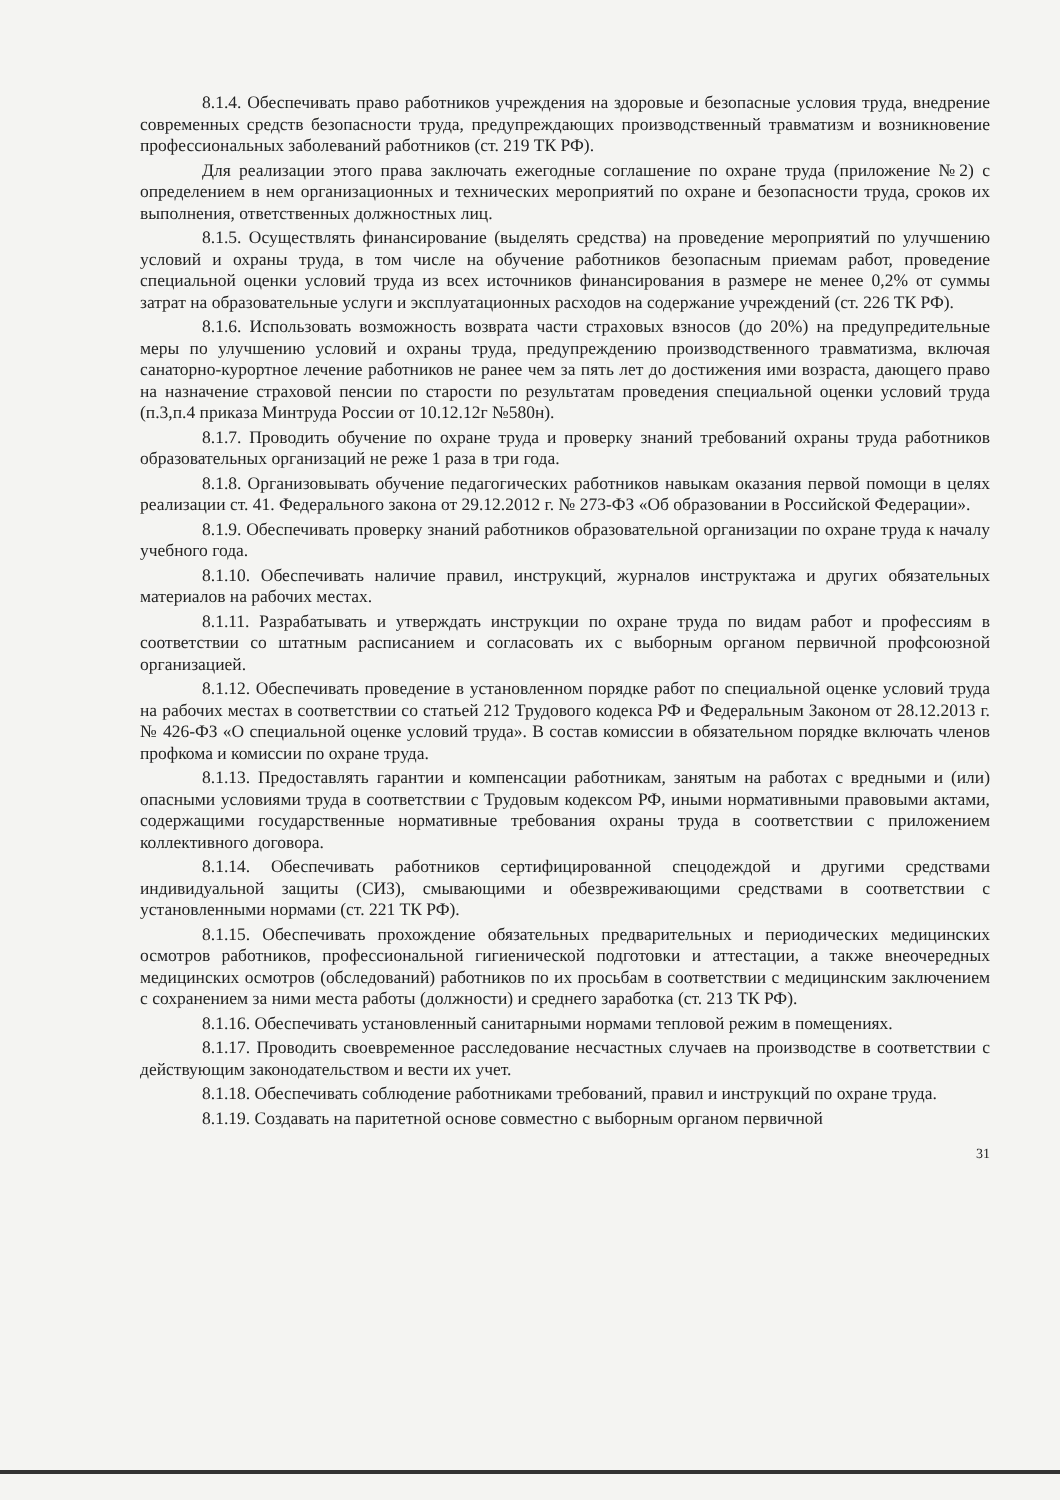8.1.4. Обеспечивать право работников учреждения на здоровые и безопасные условия труда, внедрение современных средств безопасности труда, предупреждающих производственный травматизм и возникновение профессиональных заболеваний работников (ст. 219 ТК РФ).
Для реализации этого права заключать ежегодные соглашение по охране труда (приложение №2) с определением в нем организационных и технических мероприятий по охране и безопасности труда, сроков их выполнения, ответственных должностных лиц.
8.1.5. Осуществлять финансирование (выделять средства) на проведение мероприятий по улучшению условий и охраны труда, в том числе на обучение работников безопасным приемам работ, проведение специальной оценки условий труда из всех источников финансирования в размере не менее 0,2% от суммы затрат на образовательные услуги и эксплуатационных расходов на содержание учреждений (ст. 226 ТК РФ).
8.1.6. Использовать возможность возврата части страховых взносов (до 20%) на предупредительные меры по улучшению условий и охраны труда, предупреждению производственного травматизма, включая санаторно-курортное лечение работников не ранее чем за пять лет до достижения ими возраста, дающего право на назначение страховой пенсии по старости по результатам проведения специальной оценки условий труда (п.3,п.4 приказа Минтруда России от 10.12.12г №580н).
8.1.7. Проводить обучение по охране труда и проверку знаний требований охраны труда работников образовательных организаций не реже 1 раза в три года.
8.1.8. Организовывать обучение педагогических работников навыкам оказания первой помощи в целях реализации ст. 41. Федерального закона от 29.12.2012 г. № 273-ФЗ «Об образовании в Российской Федерации».
8.1.9. Обеспечивать проверку знаний работников образовательной организации по охране труда к началу учебного года.
8.1.10. Обеспечивать наличие правил, инструкций, журналов инструктажа и других обязательных материалов на рабочих местах.
8.1.11. Разрабатывать и утверждать инструкции по охране труда по видам работ и профессиям в соответствии со штатным расписанием и согласовать их с выборным органом первичной профсоюзной организацией.
8.1.12. Обеспечивать проведение в установленном порядке работ по специальной оценке условий труда на рабочих местах в соответствии со статьей 212 Трудового кодекса РФ и Федеральным Законом от 28.12.2013 г. № 426-ФЗ «О специальной оценке условий труда». В состав комиссии в обязательном порядке включать членов профкома и комиссии по охране труда.
8.1.13. Предоставлять гарантии и компенсации работникам, занятым на работах с вредными и (или) опасными условиями труда в соответствии с Трудовым кодексом РФ, иными нормативными правовыми актами, содержащими государственные нормативные требования охраны труда в соответствии с приложением коллективного договора.
8.1.14. Обеспечивать работников сертифицированной спецодеждой и другими средствами индивидуальной защиты (СИЗ), смывающими и обезвреживающими средствами в соответствии с установленными нормами (ст. 221 ТК РФ).
8.1.15. Обеспечивать прохождение обязательных предварительных и периодических медицинских осмотров работников, профессиональной гигиенической подготовки и аттестации, а также внеочередных медицинских осмотров (обследований) работников по их просьбам в соответствии с медицинским заключением с сохранением за ними места работы (должности) и среднего заработка (ст. 213 ТК РФ).
8.1.16. Обеспечивать установленный санитарными нормами тепловой режим в помещениях.
8.1.17. Проводить своевременное расследование несчастных случаев на производстве в соответствии с действующим законодательством и вести их учет.
8.1.18. Обеспечивать соблюдение работниками требований, правил и инструкций по охране труда.
8.1.19. Создавать на паритетной основе совместно с выборным органом первичной
31